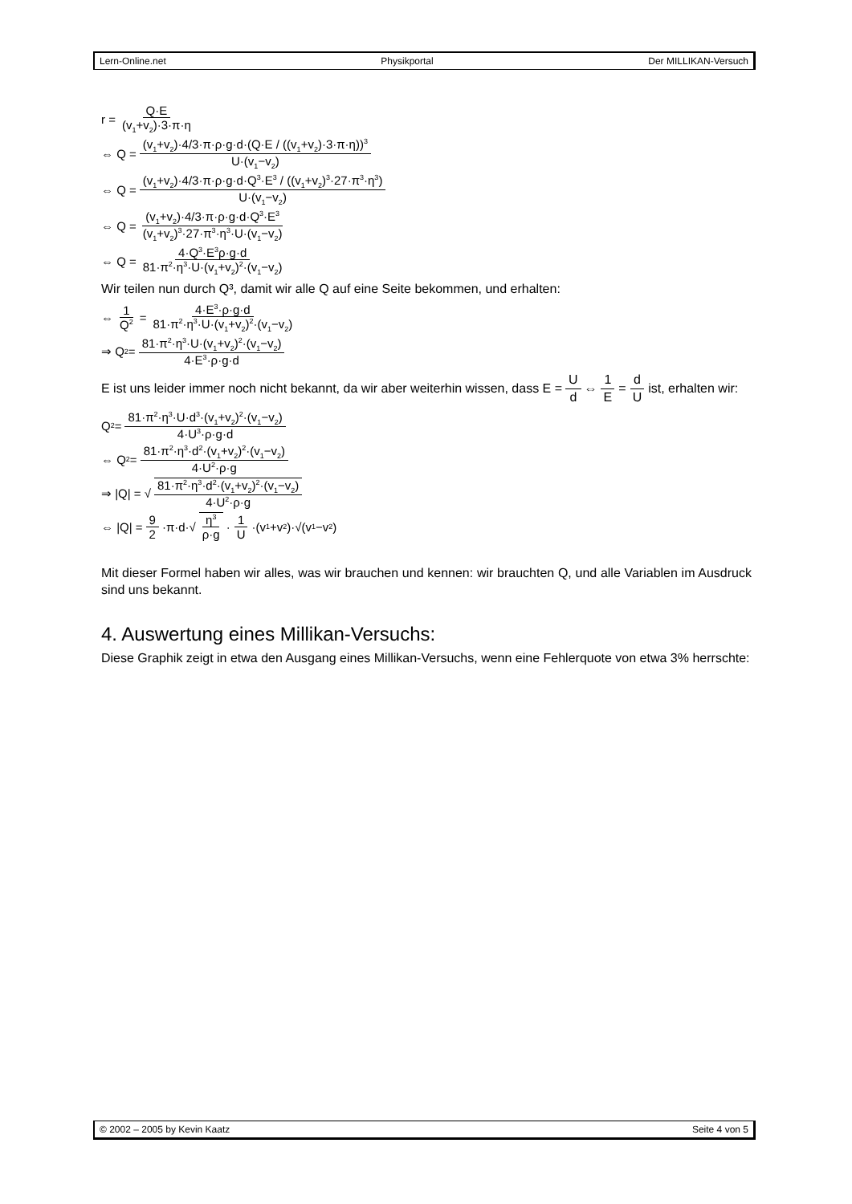Lern-Online.net Physikportal Der MILLIKAN-Versuch
r = Q·E (v<sub>1</sub>+v<sub>2</sub>)·3·π·η
⇔ Q = (v<sub>1</sub>+v<sub>2</sub>)·4/3·π·ρ·g·d·(Q·E / ((v<sub>1</sub>+v<sub>2</sub>)·3·π·η))<sup>3</sup> U·(v<sub>1</sub>−v<sub>2</sub>)
⇔ Q = (v<sub>1</sub>+v<sub>2</sub>)·4/3·π·ρ·g·d·Q<sup>3</sup>·E<sup>3</sup> / ((v<sub>1</sub>+v<sub>2</sub>)<sup>3</sup>·27·π<sup>3</sup>·η<sup>3</sup>) U·(v<sub>1</sub>−v<sub>2</sub>)
⇔ Q = (v<sub>1</sub>+v<sub>2</sub>)·4/3·π·ρ·g·d·Q<sup>3</sup>·E<sup>3</sup> (v<sub>1</sub>+v<sub>2</sub>)<sup>3</sup>·27·π<sup>3</sup>·η<sup>3</sup>·U·(v<sub>1</sub>−v<sub>2</sub>)
⇔ Q = 4·Q<sup>3</sup>·E<sup>3</sup>ρ·g·d 81·π<sup>2</sup>·η<sup>3</sup>·U·(v<sub>1</sub>+v<sub>2</sub>)<sup>2</sup>·(v<sub>1</sub>−v<sub>2</sub>)
Wir teilen nun durch Q³, damit wir alle Q auf eine Seite bekommen, und erhalten:
⇔ 1 Q<sup>2</sup> = 4·E<sup>3</sup>·ρ·g·d 81·π<sup>2</sup>·η<sup>3</sup>·U·(v<sub>1</sub>+v<sub>2</sub>)<sup>2</sup>·(v<sub>1</sub>−v<sub>2</sub>)
⇒ Q<sup>2</sup> = 81·π<sup>2</sup>·η<sup>3</sup>·U·(v<sub>1</sub>+v<sub>2</sub>)<sup>2</sup>·(v<sub>1</sub>−v<sub>2</sub>) 4·E<sup>3</sup>·ρ·g·d
E ist uns leider immer noch nicht bekannt, da wir aber weiterhin wissen, dass E = U d ⇔ 1 E = d U ist, erhalten wir:
Q<sup>2</sup> = 81·π<sup>2</sup>·η<sup>3</sup>·U·d<sup>3</sup>·(v<sub>1</sub>+v<sub>2</sub>)<sup>2</sup>·(v<sub>1</sub>−v<sub>2</sub>) 4·U<sup>3</sup>·ρ·g·d
⇔ Q<sup>2</sup> = 81·π<sup>2</sup>·η<sup>3</sup>·d<sup>2</sup>·(v<sub>1</sub>+v<sub>2</sub>)<sup>2</sup>·(v<sub>1</sub>−v<sub>2</sub>) 4·U<sup>2</sup>·ρ·g
⇒ |Q| = √ 81·π<sup>2</sup>·η<sup>3</sup>·d<sup>2</sup>·(v<sub>1</sub>+v<sub>2</sub>)<sup>2</sup>·(v<sub>1</sub>−v<sub>2</sub>) 4·U<sup>2</sup>·ρ·g
⇔ |Q| = 9 2 ·π·d·√ η<sup>3</sup> ρ·g · 1 U ·(v<sub>1</sub>+v<sub>2</sub>)·√(v<sub>1</sub>−v<sub>2</sub>)
Mit dieser Formel haben wir alles, was wir brauchen und kennen: wir brauchten Q, und alle Variablen im Ausdruck sind uns bekannt.
4. Auswertung eines Millikan-Versuchs:
Diese Graphik zeigt in etwa den Ausgang eines Millikan-Versuchs, wenn eine Fehlerquote von etwa 3% herrschte:
© 2002 – 2005 by Kevin Kaatz Seite 4 von 5